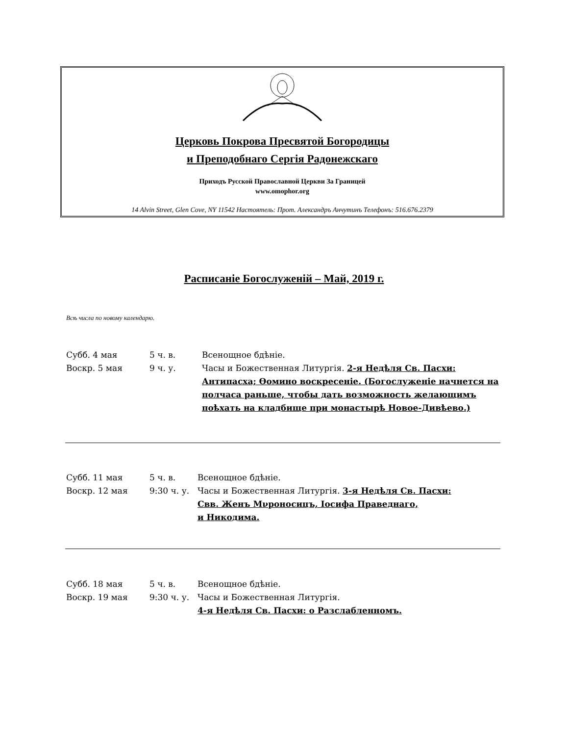Церковь Покрова Пресвятой Богородицы
и Преподобнаго Сергія Радонежскаго
Приходъ Русской Православной Церкви За Границей
www.omophor.org
14 Alvin Street, Glen Cove, NY 11542 Настоятель: Прот. Александръ Анчутинъ Телефонъ: 516.676.2379
Расписаніе Богослуженій – Май, 2019 г.
Всѣ числа по новому календарю.
Субб. 4 мая 5 ч. в. Всенощное бдѣніе.
Воскр. 5 мая 9 ч. у. Часы и Божественная Литургія. 2-я Недѣля Св. Пасхи: Антипасха; Ѳомино воскресеніе. (Богослуженіе начнется на полчаса раньше, чтобы дать возможность желающимъ поѣхать на кладбище при монастырѣ Новое-Дивѣево.)
Субб. 11 мая 5 ч. в. Всенощное бдѣніе.
Воскр. 12 мая 9:30 ч. у.
Часы и Божественная Литургія. 3-я Недѣля Св. Пасхи:
Свв. Женъ Мνроносицъ, Іосифа Праведнаго,
и Никодима.
Субб. 18 мая 5 ч. в. Всенощное бдѣніе.
Воскр. 19 мая 9:30 ч. у.
Часы и Божественная Литургія.
4-я Недѣля Св. Пасхи: о Разслабленномъ.